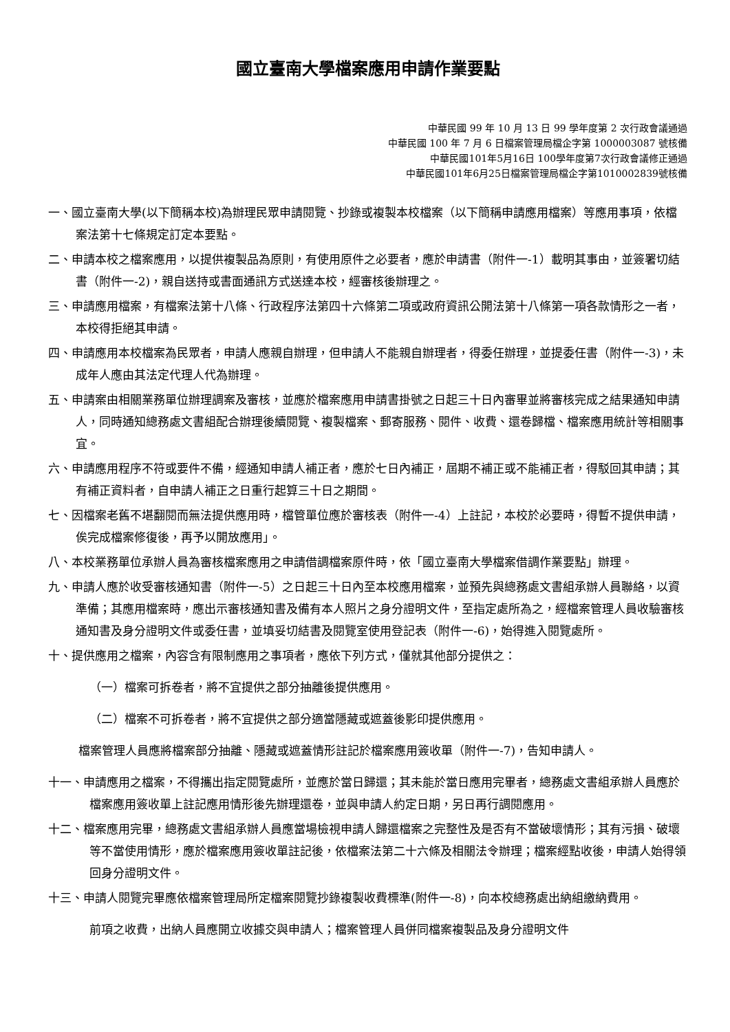國立臺南大學檔案應用申請作業要點
中華民國 99 年 10 月 13 日 99 學年度第 2 次行政會議通過
中華民國 100 年 7 月 6 日檔案管理局檔企字第 1000003087 號核備
中華民國101年5月16日 100學年度第7次行政會議修正通過
中華民國101年6月25日檔案管理局檔企字第1010002839號核備
一、國立臺南大學(以下簡稱本校)為辦理民眾申請閱覽、抄錄或複製本校檔案（以下簡稱申請應用檔案）等應用事項，依檔案法第十七條規定訂定本要點。
二、申請本校之檔案應用，以提供複製品為原則，有使用原件之必要者，應於申請書（附件一-1）載明其事由，並簽署切結書（附件一-2)，親自送持或書面通訊方式送達本校，經審核後辦理之。
三、申請應用檔案，有檔案法第十八條、行政程序法第四十六條第二項或政府資訊公開法第十八條第一項各款情形之一者，本校得拒絕其申請。
四、申請應用本校檔案為民眾者，申請人應親自辦理，但申請人不能親自辦理者，得委任辦理，並提委任書（附件一-3)，未成年人應由其法定代理人代為辦理。
五、申請案由相關業務單位辦理調案及審核，並應於檔案應用申請書掛號之日起三十日內審畢並將審核完成之結果通知申請人，同時通知總務處文書組配合辦理後續閱覽、複製檔案、郵寄服務、閱件、收費、還卷歸檔、檔案應用統計等相關事宜。
六、申請應用程序不符或要件不備，經通知申請人補正者，應於七日內補正，屆期不補正或不能補正者，得駁回其申請；其有補正資料者，自申請人補正之日重行起算三十日之期間。
七、因檔案老舊不堪翻閱而無法提供應用時，檔管單位應於審核表（附件一-4）上註記，本校於必要時，得暫不提供申請，俟完成檔案修復後，再予以開放應用」。
八、本校業務單位承辦人員為審核檔案應用之申請借調檔案原件時，依「國立臺南大學檔案借調作業要點」辦理。
九、申請人應於收受審核通知書（附件一-5）之日起三十日內至本校應用檔案，並預先與總務處文書組承辦人員聯絡，以資準備；其應用檔案時，應出示審核通知書及備有本人照片之身分證明文件，至指定處所為之，經檔案管理人員收驗審核通知書及身分證明文件或委任書，並填妥切結書及閱覽室使用登記表（附件一-6)，始得進入閱覽處所。
十、提供應用之檔案，內容含有限制應用之事項者，應依下列方式，僅就其他部分提供之：
（一）檔案可拆卷者，將不宜提供之部分抽離後提供應用。
（二）檔案不可拆卷者，將不宜提供之部分適當隱藏或遮蓋後影印提供應用。
檔案管理人員應將檔案部分抽離、隱藏或遮蓋情形註記於檔案應用簽收單（附件一-7)，告知申請人。
十一、申請應用之檔案，不得攜出指定閱覽處所，並應於當日歸還；其未能於當日應用完畢者，總務處文書組承辦人員應於檔案應用簽收單上註記應用情形後先辦理還卷，並與申請人約定日期，另日再行調閱應用。
十二、檔案應用完畢，總務處文書組承辦人員應當場檢視申請人歸還檔案之完整性及是否有不當破壞情形；其有污損、破壞等不當使用情形，應於檔案應用簽收單註記後，依檔案法第二十六條及相關法令辦理；檔案經點收後，申請人始得領回身分證明文件。
十三、申請人閱覽完畢應依檔案管理局所定檔案閱覽抄錄複製收費標準(附件一-8)，向本校總務處出納組繳納費用。
前項之收費，出納人員應開立收據交與申請人；檔案管理人員併同檔案複製品及身分證明文件